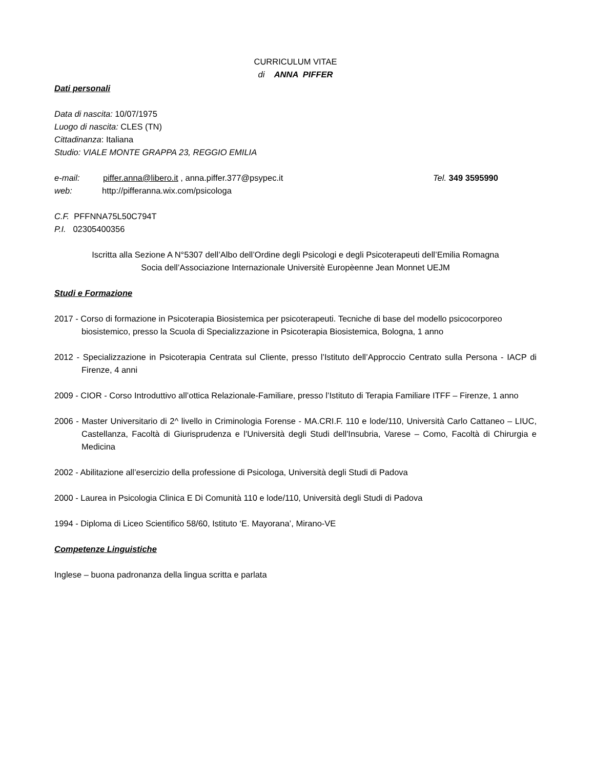CURRICULUM VITAE
di ANNA PIFFER
Dati personali
Data di nascita: 10/07/1975
Luogo di nascita: CLES (TN)
Cittadinanza: Italiana
Studio: VIALE MONTE GRAPPA 23, REGGIO EMILIA
e-mail: piffer.anna@libero.it , anna.piffer.377@psypec.it Tel. 349 3595990
web: http://pifferanna.wix.com/psicologa
C.F. PFFNNA75L50C794T
P.I. 02305400356
Iscritta alla Sezione A N°5307 dell’Albo dell’Ordine degli Psicologi e degli Psicoterapeuti dell’Emilia Romagna
Socia dell’Associazione Internazionale Universitè Europèenne Jean Monnet UEJM
Studi e Formazione
2017 - Corso di formazione in Psicoterapia Biosistemica per psicoterapeuti. Tecniche di base del modello psicocorporeo biosistemico, presso la Scuola di Specializzazione in Psicoterapia Biosistemica, Bologna, 1 anno
2012 - Specializzazione in Psicoterapia Centrata sul Cliente, presso l’Istituto dell’Approccio Centrato sulla Persona - IACP di Firenze, 4 anni
2009 - CIOR - Corso Introduttivo all’ottica Relazionale-Familiare, presso l’Istituto di Terapia Familiare ITFF – Firenze, 1 anno
2006 - Master Universitario di 2^ livello in Criminologia Forense - MA.CRI.F. 110 e lode/110, Università Carlo Cattaneo – LIUC, Castellanza, Facoltà di Giurisprudenza e l'Università degli Studi dell'Insubria, Varese – Como, Facoltà di Chirurgia e Medicina
2002 - Abilitazione all’esercizio della professione di Psicologa, Università degli Studi di Padova
2000 - Laurea in Psicologia Clinica E Di Comunità 110 e lode/110, Università degli Studi di Padova
1994 - Diploma di Liceo Scientifico 58/60, Istituto ‘E. Mayorana’, Mirano-VE
Competenze Linguistiche
Inglese – buona padronanza della lingua scritta e parlata